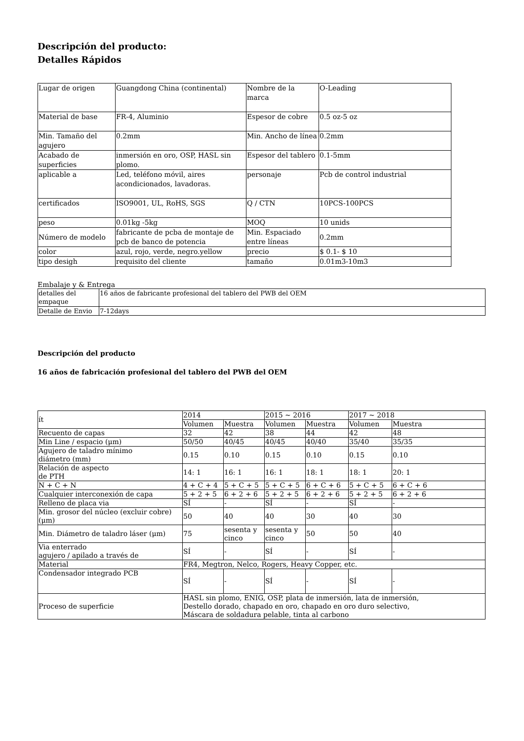Descripción del producto:
Detalles Rápidos
| Lugar de origen | Guangdong China (continental) | Nombre de la marca | O-Leading |
| Material de base | FR-4, Aluminio | Espesor de cobre | 0.5 oz-5 oz |
| Min. Tamaño del agujero | 0.2mm | Min. Ancho de línea | 0.2mm |
| Acabado de superficies | inmersión en oro, OSP, HASL sin plomo. | Espesor del tablero | 0.1-5mm |
| aplicable a | Led, teléfono móvil, aires acondicionados, lavadoras. | personaje | Pcb de control industrial |
| certificados | ISO9001, UL, RoHS, SGS | Q / CTN | 10PCS-100PCS |
| peso | 0.01kg -5kg | MOQ | 10 unids |
| Número de modelo | fabricante de pcba de montaje de pcb de banco de potencia | Min. Espaciado entre líneas | 0.2mm |
| color | azul, rojo, verde, negro.yellow | precio | $ 0.1- $ 10 |
| tipo desigh | requisito del cliente | tamaño | 0.01m3-10m3 |
Embalaje y & Entrega
| detalles del empaque | 16 años de fabricante profesional del tablero del PWB del OEM |
| Detalle de Envio | 7-12days |
Descripción del producto
16 años de fabricación profesional del tablero del PWB del OEM
| ít | 2014 | | 2015 ~ 2016 | | 2017 ~ 2018 | |
| | Volumen | Muestra | Volumen | Muestra | Volumen | Muestra |
| Recuento de capas | 32 | 42 | 38 | 44 | 42 | 48 |
| Min Line / espacio (μm) | 50/50 | 40/45 | 40/45 | 40/40 | 35/40 | 35/35 |
| Agujero de taladro mínimo diámetro (mm) | 0.15 | 0.10 | 0.15 | 0.10 | 0.15 | 0.10 |
| Relación de aspecto de PTH | 14: 1 | 16: 1 | 16: 1 | 18: 1 | 18: 1 | 20: 1 |
| N + C + N | 4 + C + 4 | 5 + C + 5 | 5 + C + 5 | 6 + C + 6 | 5 + C + 5 | 6 + C + 6 |
| Cualquier interconexión de capa | 5 + 2 + 5 | 6 + 2 + 6 | 5 + 2 + 5 | 6 + 2 + 6 | 5 + 2 + 5 | 6 + 2 + 6 |
| Relleno de placa via | SÍ | - | SÍ | - | SÍ | - |
| Min. grosor del núcleo (excluir cobre) (μm) | 50 | 40 | 40 | 30 | 40 | 30 |
| Min. Diámetro de taladro láser (μm) | 75 | sesenta y cinco | sesenta y cinco | 50 | 50 | 40 |
| Via enterrado agujero / apilado a través de | SÍ | - | SÍ | - | SÍ | - |
| Material | FR4, Megtron, Nelco, Rogers, Heavy Copper, etc. | | | | | |
| Condensador integrado PCB | SÍ | - | SÍ | - | SÍ | - |
| Proceso de superficie | HASL sin plomo, ENIG, OSP, plata de inmersión, lata de inmersión, Destello dorado, chapado en oro, chapado en oro duro selectivo, Máscara de soldadura pelable, tinta al carbono | | | | | |